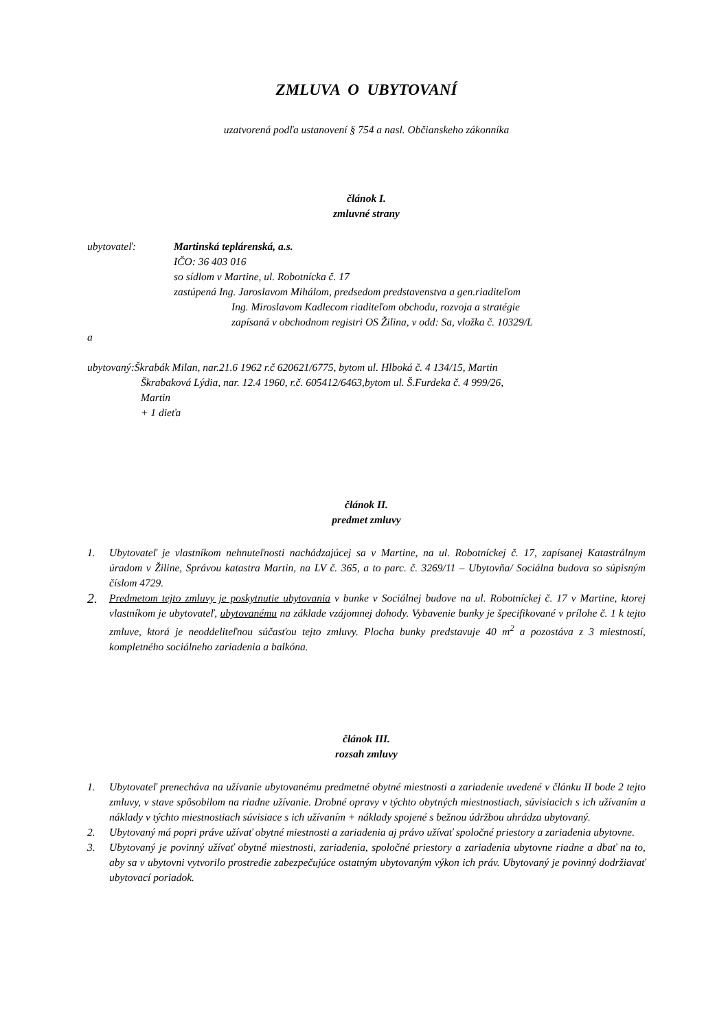ZMLUVA O UBYTOVANÍ
uzatvorená podľa ustanovení § 754 a nasl. Občianskeho zákonníka
článok I.
zmluvné strany
ubytovateľ: Martinská teplárenská, a.s.
IČO: 36 403 016
so sídlom v Martine, ul. Robotnícka č. 17
zastúpená Ing. Jaroslavom Mihálom, predsedom predstavenstva a gen.riaditeľom
Ing. Miroslavom Kadlecom riaditeľom obchodu, rozvoja a stratégie
zapísaná v obchodnom registri OS Žilina, v odd: Sa, vložka č. 10329/L
a
ubytovaný:Škrabák Milan, nar.21.6 1962 r.č 620621/6775, bytom ul. Hlboká č. 4 134/15, Martin
Škrabaková Lýdia, nar. 12.4 1960, r.č. 605412/6463,bytom ul. Š.Furdeka č. 4 999/26,
Martin
+ 1 dieťa
článok II.
predmet zmluvy
1. Ubytovateľ je vlastníkom nehnuteľnosti nachádzajúcej sa v Martine, na ul. Robotníckej č. 17, zapísanej Katastrálnym úradom v Žiline, Správou katastra Martin, na LV č. 365, a to parc. č. 3269/11 – Ubytovňa/ Sociálna budova so súpisným číslom 4729.
2. Predmetom tejto zmluvy je poskytnutie ubytovania v bunke v Sociálnej budove na ul. Robotníckej č. 17 v Martine, ktorej vlastníkom je ubytovateľ, ubytovanému na základe vzájomnej dohody. Vybavenie bunky je špecifikované v prílohe č. 1 k tejto zmluve, ktorá je neoddeliteľnou súčasťou tejto zmluvy. Plocha bunky predstavuje 40 m<sup>2</sup> a pozostáva z 3 miestností, kompletného sociálneho zariadenia a balkóna.
článok III.
rozsah zmluvy
1. Ubytovateľ prenecháva na užívanie ubytovanému predmetné obytné miestnosti a zariadenie uvedené v článku II bode 2 tejto zmluvy, v stave spôsobilom na riadne užívanie. Drobné opravy v týchto obytných miestnostiach, súvisiacich s ich užívaním a náklady v týchto miestnostiach súvisiace s ich užívaním + náklady spojené s bežnou údržbou uhrádza ubytovaný.
2. Ubytovaný má popri práve užívať obytné miestnosti a zariadenia aj právo užívať spoločné priestory a zariadenia ubytovne.
3. Ubytovaný je povinný užívať obytné miestnosti, zariadenia, spoločné priestory a zariadenia ubytovne riadne a dbať na to, aby sa v ubytovni vytvorilo prostredie zabezpečujúce ostatným ubytovaným výkon ich práv. Ubytovaný je povinný dodržiavať ubytovací poriadok.